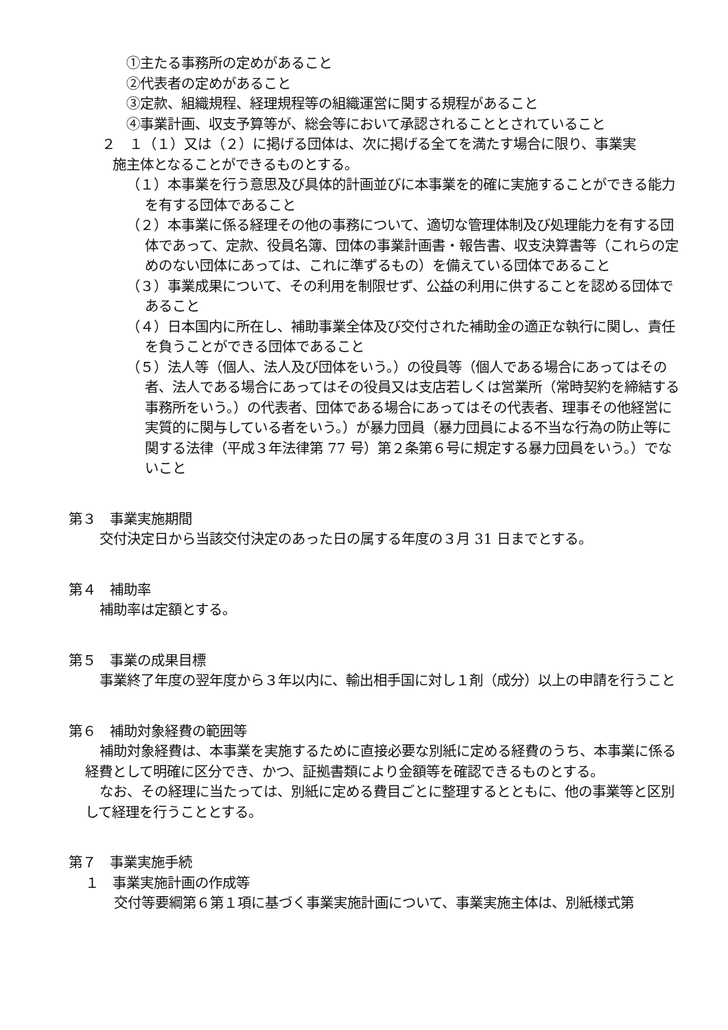①主たる事務所の定めがあること
②代表者の定めがあること
③定款、組織規程、経理規程等の組織運営に関する規程があること
④事業計画、収支予算等が、総会等において承認されることとされていること
２　１（１）又は（２）に掲げる団体は、次に掲げる全てを満たす場合に限り、事業実
施主体となることができるものとする。
（１）本事業を行う意思及び具体的計画並びに本事業を的確に実施することができる能力を有する団体であること
（２）本事業に係る経理その他の事務について、適切な管理体制及び処理能力を有する団体であって、定款、役員名簿、団体の事業計画書・報告書、収支決算書等（これらの定めのない団体にあっては、これに準ずるもの）を備えている団体であること
（３）事業成果について、その利用を制限せず、公益の利用に供することを認める団体であること
（４）日本国内に所在し、補助事業全体及び交付された補助金の適正な執行に関し、責任を負うことができる団体であること
（５）法人等（個人、法人及び団体をいう。）の役員等（個人である場合にあってはその者、法人である場合にあってはその役員又は支店若しくは営業所（常時契約を締結する事務所をいう。）の代表者、団体である場合にあってはその代表者、理事その他経営に実質的に関与している者をいう。）が暴力団員（暴力団員による不当な行為の防止等に関する法律（平成３年法律第 77 号）第２条第６号に規定する暴力団員をいう。）でないこと
第３　事業実施期間
交付決定日から当該交付決定のあった日の属する年度の３月 31 日までとする。
第４　補助率
補助率は定額とする。
第５　事業の成果目標
事業終了年度の翌年度から３年以内に、輸出相手国に対し１剤（成分）以上の申請を行うこと
第６　補助対象経費の範囲等
補助対象経費は、本事業を実施するために直接必要な別紙に定める経費のうち、本事業に係る経費として明確に区分でき、かつ、証拠書類により金額等を確認できるものとする。
なお、その経理に当たっては、別紙に定める費目ごとに整理するとともに、他の事業等と区別して経理を行うこととする。
第７　事業実施手続
１　事業実施計画の作成等
交付等要綱第６第１項に基づく事業実施計画について、事業実施主体は、別紙様式第